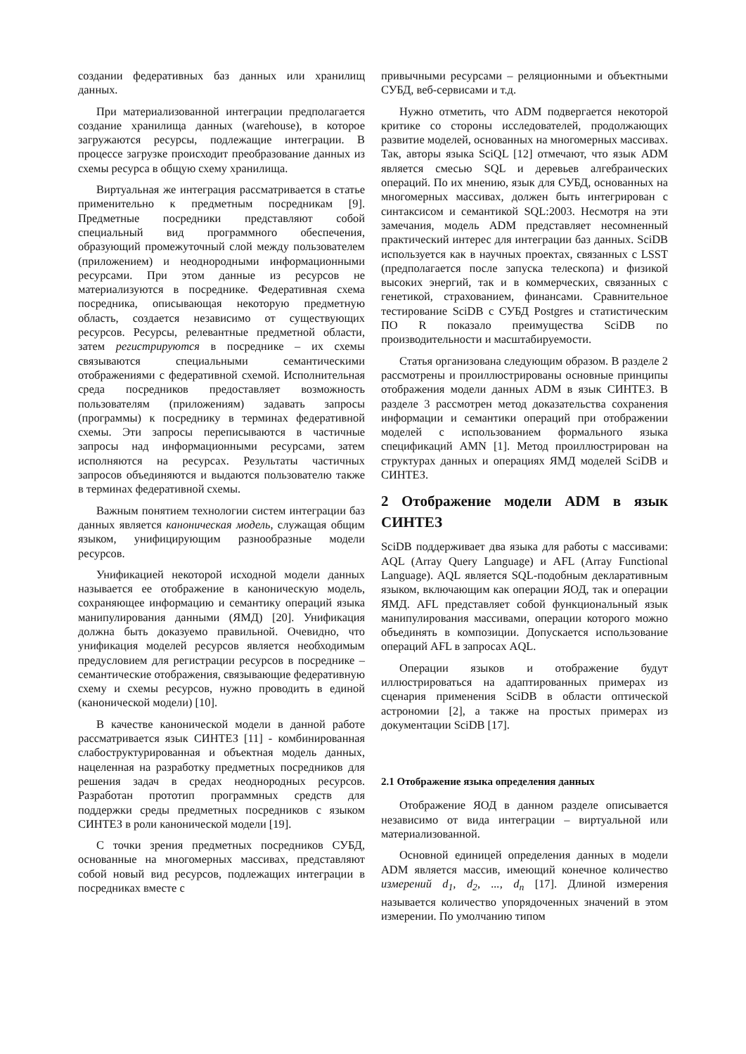создании федеративных баз данных или хранилищ данных.
При материализованной интеграции предполагается создание хранилища данных (warehouse), в которое загружаются ресурсы, подлежащие интеграции. В процессе загрузке происходит преобразование данных из схемы ресурса в общую схему хранилища.
Виртуальная же интеграция рассматривается в статье применительно к предметным посредникам [9]. Предметные посредники представляют собой специальный вид программного обеспечения, образующий промежуточный слой между пользователем (приложением) и неоднородными информационными ресурсами. При этом данные из ресурсов не материализуются в посреднике. Федеративная схема посредника, описывающая некоторую предметную область, создается независимо от существующих ресурсов. Ресурсы, релевантные предметной области, затем регистрируются в посреднике – их схемы связываются специальными семантическими отображениями с федеративной схемой. Исполнительная среда посредников предоставляет возможность пользователям (приложениям) задавать запросы (программы) к посреднику в терминах федеративной схемы. Эти запросы переписываются в частичные запросы над информационными ресурсами, затем исполняются на ресурсах. Результаты частичных запросов объединяются и выдаются пользователю также в терминах федеративной схемы.
Важным понятием технологии систем интеграции баз данных является каноническая модель, служащая общим языком, унифицирующим разнообразные модели ресурсов.
Унификацией некоторой исходной модели данных называется ее отображение в каноническую модель, сохраняющее информацию и семантику операций языка манипулирования данными (ЯМД) [20]. Унификация должна быть доказуемо правильной. Очевидно, что унификация моделей ресурсов является необходимым предусловием для регистрации ресурсов в посреднике – семантические отображения, связывающие федеративную схему и схемы ресурсов, нужно проводить в единой (канонической модели) [10].
В качестве канонической модели в данной работе рассматривается язык СИНТЕЗ [11] - комбинированная слабоструктурированная и объектная модель данных, нацеленная на разработку предметных посредников для решения задач в средах неоднородных ресурсов. Разработан прототип программных средств для поддержки среды предметных посредников с языком СИНТЕЗ в роли канонической модели [19].
С точки зрения предметных посредников СУБД, основанные на многомерных массивах, представляют собой новый вид ресурсов, подлежащих интеграции в посредниках вместе с
привычными ресурсами – реляционными и объектными СУБД, веб-сервисами и т.д.
Нужно отметить, что ADM подвергается некоторой критике со стороны исследователей, продолжающих развитие моделей, основанных на многомерных массивах. Так, авторы языка SciQL [12] отмечают, что язык ADM является смесью SQL и деревьев алгебраических операций. По их мнению, язык для СУБД, основанных на многомерных массивах, должен быть интегрирован с синтаксисом и семантикой SQL:2003. Несмотря на эти замечания, модель ADM представляет несомненный практический интерес для интеграции баз данных. SciDB используется как в научных проектах, связанных с LSST (предполагается после запуска телескопа) и физикой высоких энергий, так и в коммерческих, связанных с генетикой, страхованием, финансами. Сравнительное тестирование SciDB с СУБД Postgres и статистическим ПО R показало преимущества SciDB по производительности и масштабируемости.
Статья организована следующим образом. В разделе 2 рассмотрены и проиллюстрированы основные принципы отображения модели данных ADM в язык СИНТЕЗ. В разделе 3 рассмотрен метод доказательства сохранения информации и семантики операций при отображении моделей с использованием формального языка спецификаций AMN [1]. Метод проиллюстрирован на структурах данных и операциях ЯМД моделей SciDB и СИНТЕЗ.
2 Отображение модели ADM в язык СИНТЕЗ
SciDB поддерживает два языка для работы с массивами: AQL (Array Query Language) и AFL (Array Functional Language). AQL является SQL-подобным декларативным языком, включающим как операции ЯОД, так и операции ЯМД. AFL представляет собой функциональный язык манипулирования массивами, операции которого можно объединять в композиции. Допускается использование операций AFL в запросах AQL.
Операции языков и отображение будут иллюстрироваться на адаптированных примерах из сценария применения SciDB в области оптической астрономии [2], а также на простых примерах из документации SciDB [17].
2.1 Отображение языка определения данных
Отображение ЯОД в данном разделе описывается независимо от вида интеграции – виртуальной или материализованной.
Основной единицей определения данных в модели ADM является массив, имеющий конечное количество измерений d<sub>1</sub>, d<sub>2</sub>, ..., d<sub>n</sub> [17]. Длиной измерения называется количество упорядоченных значений в этом измерении. По умолчанию типом